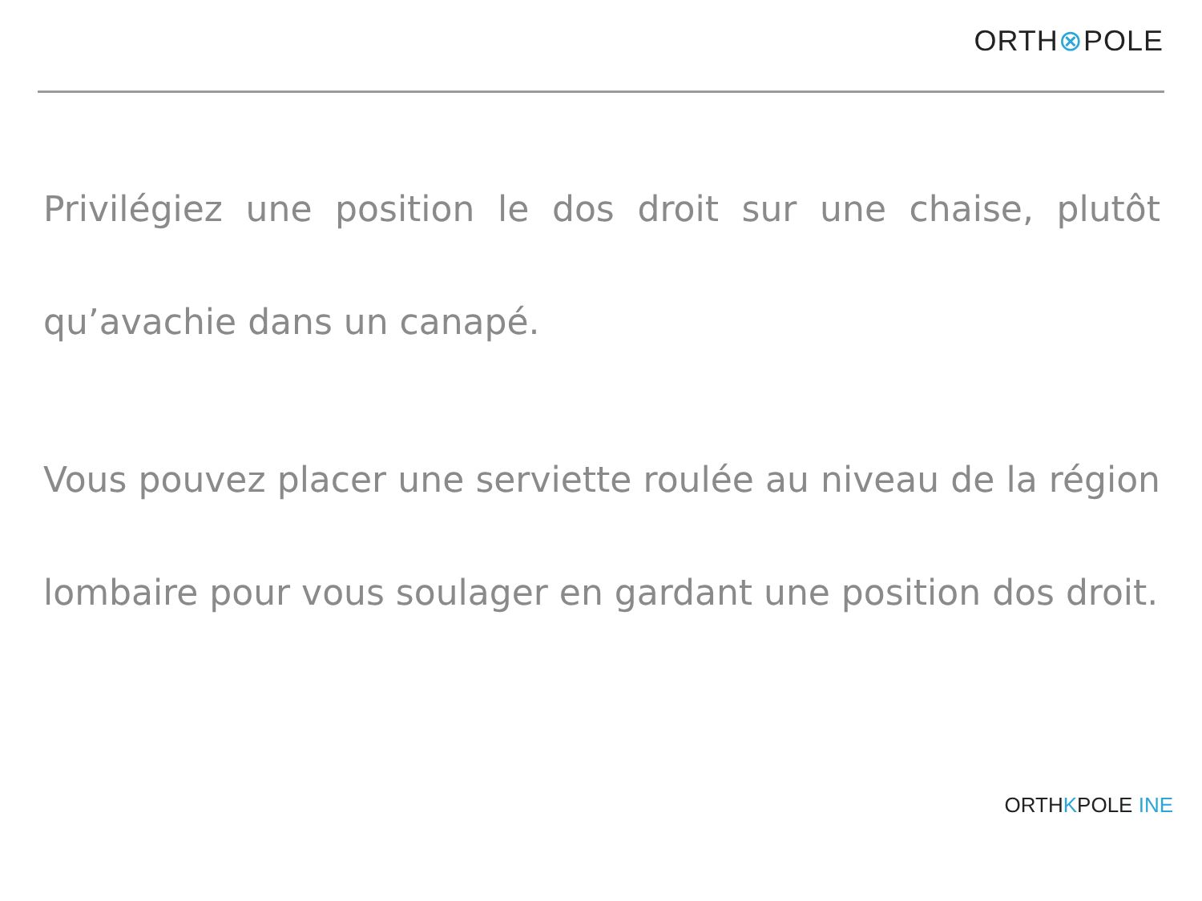ORTH⊗POLE
Privilégiez une position le dos droit sur une chaise, plutôt qu’avachie dans un canapé.
Vous pouvez placer une serviette roulée au niveau de la région lombaire pour vous soulager en gardant une position dos droit.
ORTHKPOLE INE